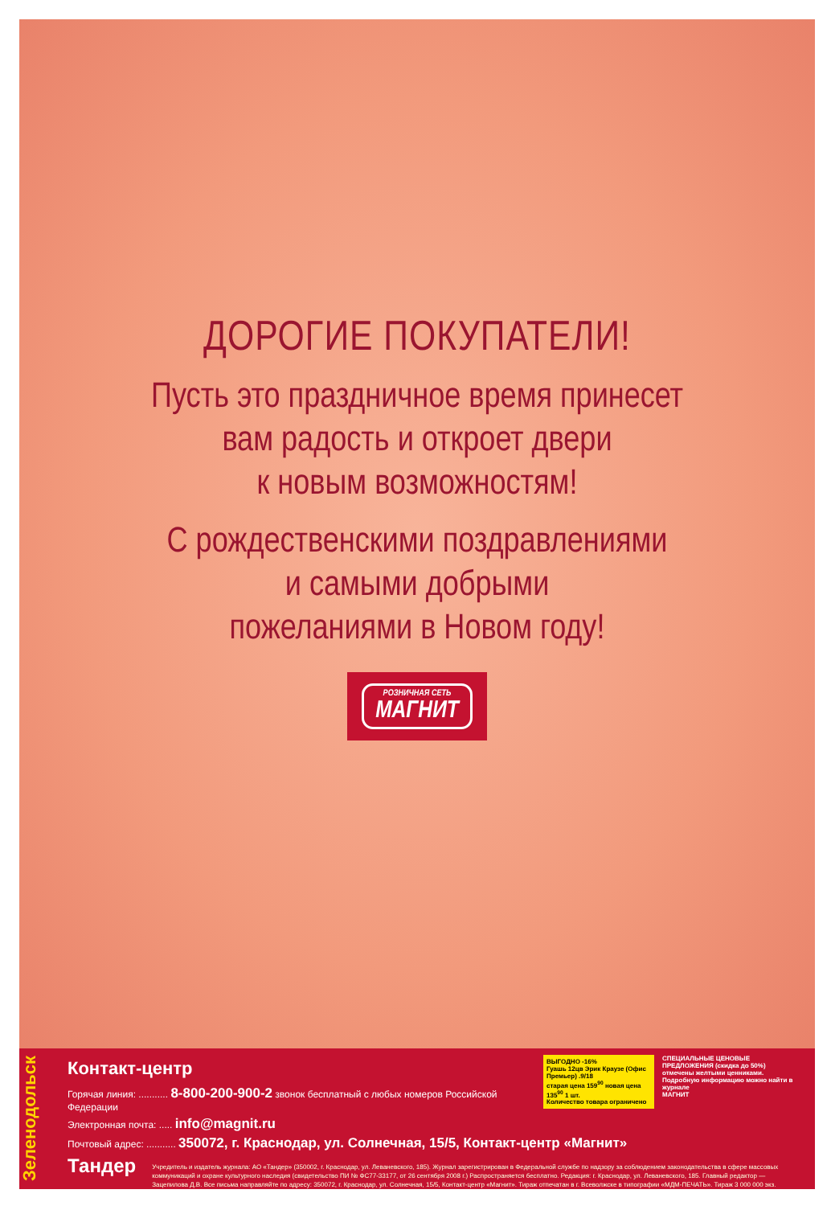ДОРОГИЕ ПОКУПАТЕЛИ!
Пусть это праздничное время принесет
вам радость и откроет двери
к новым возможностям!
С рождественскими поздравлениями
и самыми добрыми
пожеланиями в Новом году!
РОЗНИЧНАЯ СЕТЬ
МАГНИТ
Зеленодольск
ВЫГОДНО -16%
Гуашь 12цв Эрик Краузе (Офис Премьер) .9/18
старая цена 159<sup>90</sup> новая цена 135<sup>90</sup> 1 шт.
Количество товара ограничено
СПЕЦИАЛЬНЫЕ ЦЕНОВЫЕ ПРЕДЛОЖЕНИЯ (скидка до 50%) отмечены желтыми ценниками. Подробную информацию можно найти в журнале
МАГНИТ
Контакт-центр
Горячая линия: ........... 8-800-200-900-2 звонок бесплатный с любых номеров Российской Федерации
Электронная почта: ..... info@magnit.ru
Почтовый адрес: ........... 350072, г. Краснодар, ул. Солнечная, 15/5, Контакт-центр «Магнит»
Тандер
Учредитель и издатель журнала: АО «Тандер» (350002, г. Краснодар, ул. Леваневского, 185). Журнал зарегистрирован в Федеральной службе по надзору за соблюдением законодательства в сфере массовых коммуникаций и охране культурного наследия (свидетельство ПИ № ФС77-33177, от 26 сентября 2008 г.) Распространяется бесплатно. Редакция: г. Краснодар, ул. Леваневского, 185. Главный редактор — Зацепилова Д.В. Все письма направляйте по адресу: 350072, г. Краснодар, ул. Солнечная, 15/5, Контакт-центр «Магнит». Тираж отпечатан в г. Всеволжске в типографии «МДМ-ПЕЧАТЬ». Тираж 3 000 000 экз.